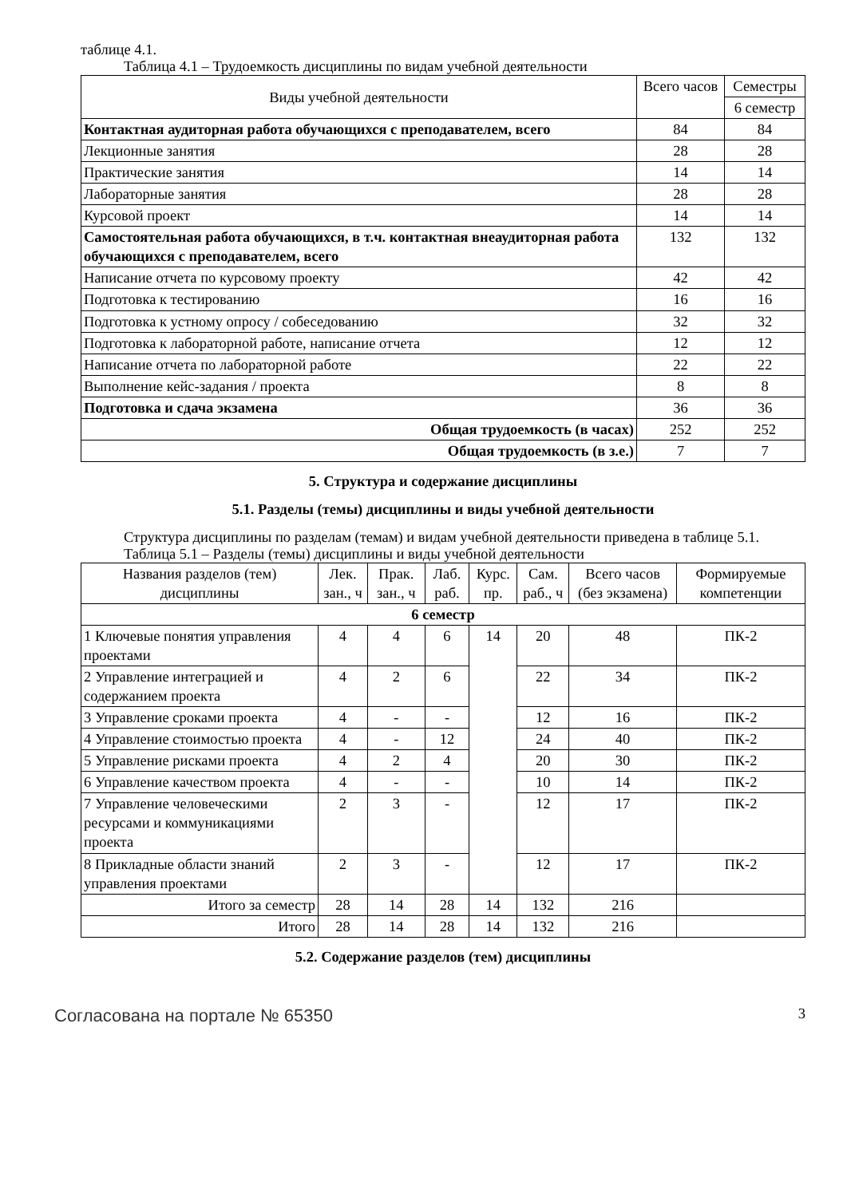таблице 4.1.
Таблица 4.1 – Трудоемкость дисциплины по видам учебной деятельности
| Виды учебной деятельности | Всего часов | Семестры |
| --- | --- | --- |
| | | 6 семестр |
| Контактная аудиторная работа обучающихся с преподавателем, всего | 84 | 84 |
| Лекционные занятия | 28 | 28 |
| Практические занятия | 14 | 14 |
| Лабораторные занятия | 28 | 28 |
| Курсовой проект | 14 | 14 |
| Самостоятельная работа обучающихся, в т.ч. контактная внеаудиторная работа обучающихся с преподавателем, всего | 132 | 132 |
| Написание отчета по курсовому проекту | 42 | 42 |
| Подготовка к тестированию | 16 | 16 |
| Подготовка к устному опросу / собеседованию | 32 | 32 |
| Подготовка к лабораторной работе, написание отчета | 12 | 12 |
| Написание отчета по лабораторной работе | 22 | 22 |
| Выполнение кейс-задания / проекта | 8 | 8 |
| Подготовка и сдача экзамена | 36 | 36 |
| Общая трудоемкость (в часах) | 252 | 252 |
| Общая трудоемкость (в з.е.) | 7 | 7 |
5. Структура и содержание дисциплины
5.1. Разделы (темы) дисциплины и виды учебной деятельности
Структура дисциплины по разделам (темам) и видам учебной деятельности приведена в таблице 5.1.
Таблица 5.1 – Разделы (темы) дисциплины и виды учебной деятельности
| Названия разделов (тем) дисциплины | Лек. зан., ч | Прак. зан., ч | Лаб. раб. | Курс. пр. | Сам. раб., ч | Всего часов (без экзамена) | Формируемые компетенции |
| --- | --- | --- | --- | --- | --- | --- | --- |
| 6 семестр | | | | | | | |
| 1 Ключевые понятия управления проектами | 4 | 4 | 6 | 14 | 20 | 48 | ПК-2 |
| 2 Управление интеграцией и содержанием проекта | 4 | 2 | 6 | | 22 | 34 | ПК-2 |
| 3 Управление сроками проекта | 4 | - | - | | 12 | 16 | ПК-2 |
| 4 Управление стоимостью проекта | 4 | - | 12 | | 24 | 40 | ПК-2 |
| 5 Управление рисками проекта | 4 | 2 | 4 | | 20 | 30 | ПК-2 |
| 6 Управление качеством проекта | 4 | - | - | | 10 | 14 | ПК-2 |
| 7 Управление человеческими ресурсами и коммуникациями проекта | 2 | 3 | - | | 12 | 17 | ПК-2 |
| 8 Прикладные области знаний управления проектами | 2 | 3 | - | | 12 | 17 | ПК-2 |
| Итого за семестр | 28 | 14 | 28 | 14 | 132 | 216 | |
| Итого | 28 | 14 | 28 | 14 | 132 | 216 | |
5.2. Содержание разделов (тем) дисциплины
Согласована на портале № 65350 3